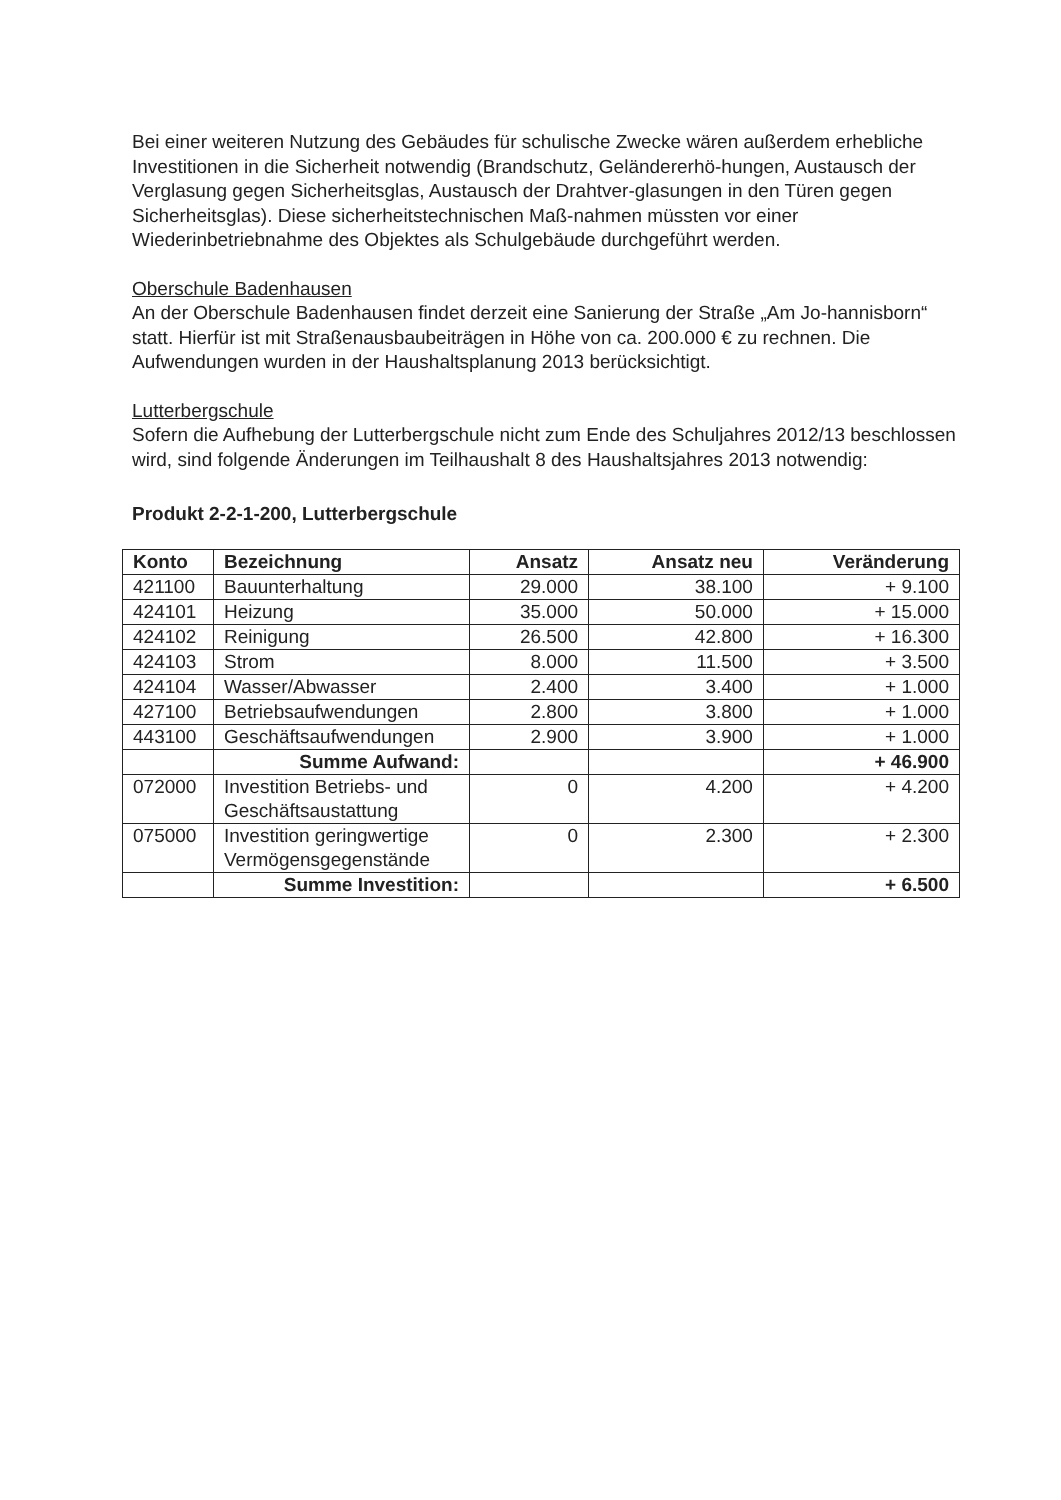Bei einer weiteren Nutzung des Gebäudes für schulische Zwecke wären außerdem erhebliche Investitionen in die Sicherheit notwendig (Brandschutz, Geländererhö-hungen, Austausch der Verglasung gegen Sicherheitsglas, Austausch der Drahtver-glasungen in den Türen gegen Sicherheitsglas). Diese sicherheitstechnischen Maß-nahmen müssten vor einer Wiederinbetriebnahme des Objektes als Schulgebäude durchgeführt werden.
Oberschule Badenhausen
An der Oberschule Badenhausen findet derzeit eine Sanierung der Straße „Am Jo-hannisborn“ statt. Hierfür ist mit Straßenausbaubeiträgen in Höhe von ca. 200.000 € zu rechnen. Die Aufwendungen wurden in der Haushaltsplanung 2013 berücksichtigt.
Lutterbergschule
Sofern die Aufhebung der Lutterbergschule nicht zum Ende des Schuljahres 2012/13 beschlossen wird, sind folgende Änderungen im Teilhaushalt 8 des Haushaltsjahres 2013 notwendig:
Produkt 2-2-1-200, Lutterbergschule
| Konto | Bezeichnung | Ansatz | Ansatz neu | Veränderung |
| --- | --- | --- | --- | --- |
| 421100 | Bauunterhaltung | 29.000 | 38.100 | + 9.100 |
| 424101 | Heizung | 35.000 | 50.000 | + 15.000 |
| 424102 | Reinigung | 26.500 | 42.800 | + 16.300 |
| 424103 | Strom | 8.000 | 11.500 | + 3.500 |
| 424104 | Wasser/Abwasser | 2.400 | 3.400 | + 1.000 |
| 427100 | Betriebsaufwendungen | 2.800 | 3.800 | + 1.000 |
| 443100 | Geschäftsaufwendungen | 2.900 | 3.900 | + 1.000 |
| | Summe Aufwand: | | | + 46.900 |
| 072000 | Investition Betriebs- und Geschäftsaustattung | 0 | 4.200 | + 4.200 |
| 075000 | Investition geringwertige Vermögensgegenstände | 0 | 2.300 | + 2.300 |
| | Summe Investition: | | | + 6.500 |